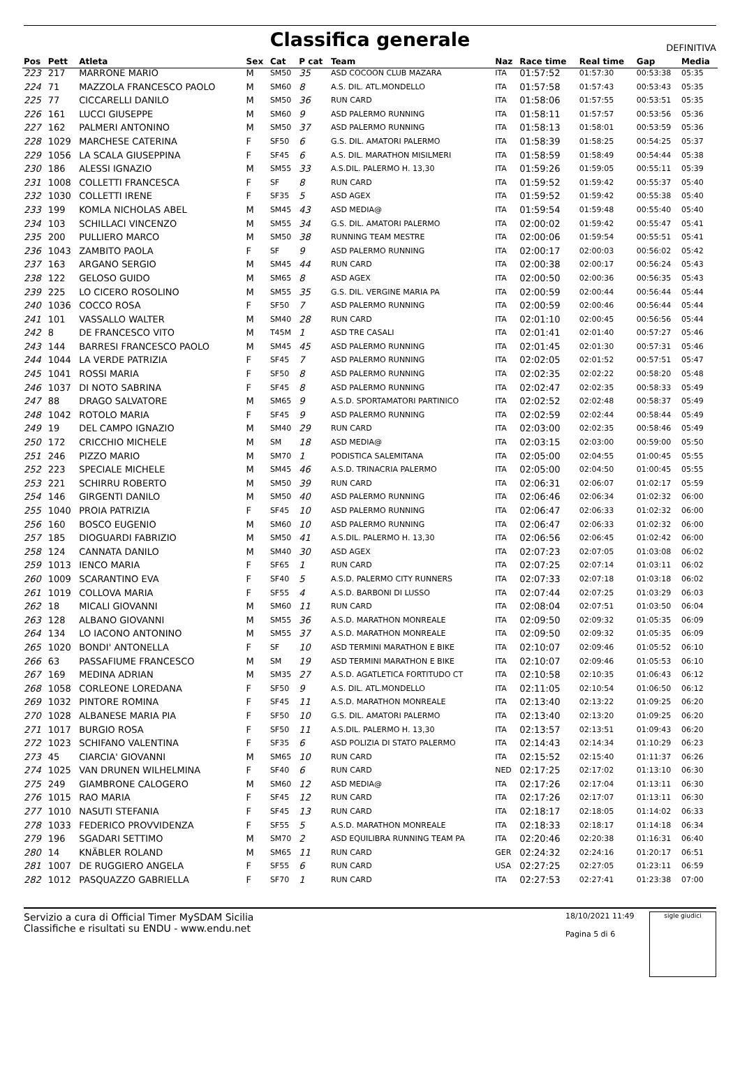Classifica generale
DEFINITIVA
| Pos | Pett | Atleta | Sex | Cat | P cat | Team | Naz | Race time | Real time | Gap | Media |
| --- | --- | --- | --- | --- | --- | --- | --- | --- | --- | --- | --- |
| 223 | 217 | MARRONE MARIO | M | SM50 | 35 | ASD COCOON CLUB MAZARA | ITA | 01:57:52 | 01:57:30 | 00:53:38 | 05:35 |
| 224 | 71 | MAZZOLA FRANCESCO PAOLO | M | SM60 | 8 | A.S. DIL. ATL.MONDELLO | ITA | 01:57:58 | 01:57:43 | 00:53:43 | 05:35 |
| 225 | 77 | CICCARELLI DANILO | M | SM50 | 36 | RUN CARD | ITA | 01:58:06 | 01:57:55 | 00:53:51 | 05:35 |
| 226 | 161 | LUCCI GIUSEPPE | M | SM60 | 9 | ASD PALERMO RUNNING | ITA | 01:58:11 | 01:57:57 | 00:53:56 | 05:36 |
| 227 | 162 | PALMERI ANTONINO | M | SM50 | 37 | ASD PALERMO RUNNING | ITA | 01:58:13 | 01:58:01 | 00:53:59 | 05:36 |
| 228 | 1029 | MARCHESE CATERINA | F | SF50 | 6 | G.S. DIL. AMATORI PALERMO | ITA | 01:58:39 | 01:58:25 | 00:54:25 | 05:37 |
| 229 | 1056 | LA SCALA GIUSEPPINA | F | SF45 | 6 | A.S. DIL. MARATHON MISILMERI | ITA | 01:58:59 | 01:58:49 | 00:54:44 | 05:38 |
| 230 | 186 | ALESSI IGNAZIO | M | SM55 | 33 | A.S.DIL. PALERMO H. 13,30 | ITA | 01:59:26 | 01:59:05 | 00:55:11 | 05:39 |
| 231 | 1008 | COLLETTI FRANCESCA | F | SF | 8 | RUN CARD | ITA | 01:59:52 | 01:59:42 | 00:55:37 | 05:40 |
| 232 | 1030 | COLLETTI IRENE | F | SF35 | 5 | ASD AGEX | ITA | 01:59:52 | 01:59:42 | 00:55:38 | 05:40 |
| 233 | 199 | KOMLA NICHOLAS ABEL | M | SM45 | 43 | ASD MEDIA@ | ITA | 01:59:54 | 01:59:48 | 00:55:40 | 05:40 |
| 234 | 103 | SCHILLACI VINCENZO | M | SM55 | 34 | G.S. DIL. AMATORI PALERMO | ITA | 02:00:02 | 01:59:42 | 00:55:47 | 05:41 |
| 235 | 200 | PULLIERO MARCO | M | SM50 | 38 | RUNNING TEAM MESTRE | ITA | 02:00:06 | 01:59:54 | 00:55:51 | 05:41 |
| 236 | 1043 | ZAMBITO PAOLA | F | SF | 9 | ASD PALERMO RUNNING | ITA | 02:00:17 | 02:00:03 | 00:56:02 | 05:42 |
| 237 | 163 | ARGANO SERGIO | M | SM45 | 44 | RUN CARD | ITA | 02:00:38 | 02:00:17 | 00:56:24 | 05:43 |
| 238 | 122 | GELOSO GUIDO | M | SM65 | 8 | ASD AGEX | ITA | 02:00:50 | 02:00:36 | 00:56:35 | 05:43 |
| 239 | 225 | LO CICERO ROSOLINO | M | SM55 | 35 | G.S. DIL. VERGINE MARIA PA | ITA | 02:00:59 | 02:00:44 | 00:56:44 | 05:44 |
| 240 | 1036 | COCCO ROSA | F | SF50 | 7 | ASD PALERMO RUNNING | ITA | 02:00:59 | 02:00:46 | 00:56:44 | 05:44 |
| 241 | 101 | VASSALLO WALTER | M | SM40 | 28 | RUN CARD | ITA | 02:01:10 | 02:00:45 | 00:56:56 | 05:44 |
| 242 | 8 | DE FRANCESCO VITO | M | T45M | 1 | ASD TRE CASALI | ITA | 02:01:41 | 02:01:40 | 00:57:27 | 05:46 |
| 243 | 144 | BARRESI FRANCESCO PAOLO | M | SM45 | 45 | ASD PALERMO RUNNING | ITA | 02:01:45 | 02:01:30 | 00:57:31 | 05:46 |
| 244 | 1044 | LA VERDE PATRIZIA | F | SF45 | 7 | ASD PALERMO RUNNING | ITA | 02:02:05 | 02:01:52 | 00:57:51 | 05:47 |
| 245 | 1041 | ROSSI MARIA | F | SF50 | 8 | ASD PALERMO RUNNING | ITA | 02:02:35 | 02:02:22 | 00:58:20 | 05:48 |
| 246 | 1037 | DI NOTO SABRINA | F | SF45 | 8 | ASD PALERMO RUNNING | ITA | 02:02:47 | 02:02:35 | 00:58:33 | 05:49 |
| 247 | 88 | DRAGO SALVATORE | M | SM65 | 9 | A.S.D. SPORTAMATORI PARTINICO | ITA | 02:02:52 | 02:02:48 | 00:58:37 | 05:49 |
| 248 | 1042 | ROTOLO MARIA | F | SF45 | 9 | ASD PALERMO RUNNING | ITA | 02:02:59 | 02:02:44 | 00:58:44 | 05:49 |
| 249 | 19 | DEL CAMPO IGNAZIO | M | SM40 | 29 | RUN CARD | ITA | 02:03:00 | 02:02:35 | 00:58:46 | 05:49 |
| 250 | 172 | CRICCHIO MICHELE | M | SM | 18 | ASD MEDIA@ | ITA | 02:03:15 | 02:03:00 | 00:59:00 | 05:50 |
| 251 | 246 | PIZZO MARIO | M | SM70 | 1 | PODISTICA SALEMITANA | ITA | 02:05:00 | 02:04:55 | 01:00:45 | 05:55 |
| 252 | 223 | SPECIALE MICHELE | M | SM45 | 46 | A.S.D. TRINACRIA PALERMO | ITA | 02:05:00 | 02:04:50 | 01:00:45 | 05:55 |
| 253 | 221 | SCHIRRU ROBERTO | M | SM50 | 39 | RUN CARD | ITA | 02:06:31 | 02:06:07 | 01:02:17 | 05:59 |
| 254 | 146 | GIRGENTI DANILO | M | SM50 | 40 | ASD PALERMO RUNNING | ITA | 02:06:46 | 02:06:34 | 01:02:32 | 06:00 |
| 255 | 1040 | PROIA PATRIZIA | F | SF45 | 10 | ASD PALERMO RUNNING | ITA | 02:06:47 | 02:06:33 | 01:02:32 | 06:00 |
| 256 | 160 | BOSCO EUGENIO | M | SM60 | 10 | ASD PALERMO RUNNING | ITA | 02:06:47 | 02:06:33 | 01:02:32 | 06:00 |
| 257 | 185 | DIOGUARDI FABRIZIO | M | SM50 | 41 | A.S.DIL. PALERMO H. 13,30 | ITA | 02:06:56 | 02:06:45 | 01:02:42 | 06:00 |
| 258 | 124 | CANNATA DANILO | M | SM40 | 30 | ASD AGEX | ITA | 02:07:23 | 02:07:05 | 01:03:08 | 06:02 |
| 259 | 1013 | IENCO MARIA | F | SF65 | 1 | RUN CARD | ITA | 02:07:25 | 02:07:14 | 01:03:11 | 06:02 |
| 260 | 1009 | SCARANTINO EVA | F | SF40 | 5 | A.S.D. PALERMO CITY RUNNERS | ITA | 02:07:33 | 02:07:18 | 01:03:18 | 06:02 |
| 261 | 1019 | COLLOVA MARIA | F | SF55 | 4 | A.S.D. BARBONI DI LUSSO | ITA | 02:07:44 | 02:07:25 | 01:03:29 | 06:03 |
| 262 | 18 | MICALI GIOVANNI | M | SM60 | 11 | RUN CARD | ITA | 02:08:04 | 02:07:51 | 01:03:50 | 06:04 |
| 263 | 128 | ALBANO GIOVANNI | M | SM55 | 36 | A.S.D. MARATHON MONREALE | ITA | 02:09:50 | 02:09:32 | 01:05:35 | 06:09 |
| 264 | 134 | LO IACONO ANTONINO | M | SM55 | 37 | A.S.D. MARATHON MONREALE | ITA | 02:09:50 | 02:09:32 | 01:05:35 | 06:09 |
| 265 | 1020 | BONDI' ANTONELLA | F | SF | 10 | ASD TERMINI MARATHON E BIKE | ITA | 02:10:07 | 02:09:46 | 01:05:52 | 06:10 |
| 266 | 63 | PASSAFIUME FRANCESCO | M | SM | 19 | ASD TERMINI MARATHON E BIKE | ITA | 02:10:07 | 02:09:46 | 01:05:53 | 06:10 |
| 267 | 169 | MEDINA ADRIAN | M | SM35 | 27 | A.S.D. AGATLETICA FORTITUDO CT | ITA | 02:10:58 | 02:10:35 | 01:06:43 | 06:12 |
| 268 | 1058 | CORLEONE LOREDANA | F | SF50 | 9 | A.S. DIL. ATL.MONDELLO | ITA | 02:11:05 | 02:10:54 | 01:06:50 | 06:12 |
| 269 | 1032 | PINTORE ROMINA | F | SF45 | 11 | A.S.D. MARATHON MONREALE | ITA | 02:13:40 | 02:13:22 | 01:09:25 | 06:20 |
| 270 | 1028 | ALBANESE MARIA PIA | F | SF50 | 10 | G.S. DIL. AMATORI PALERMO | ITA | 02:13:40 | 02:13:20 | 01:09:25 | 06:20 |
| 271 | 1017 | BURGIO ROSA | F | SF50 | 11 | A.S.DIL. PALERMO H. 13,30 | ITA | 02:13:57 | 02:13:51 | 01:09:43 | 06:20 |
| 272 | 1023 | SCHIFANO VALENTINA | F | SF35 | 6 | ASD POLIZIA DI STATO PALERMO | ITA | 02:14:43 | 02:14:34 | 01:10:29 | 06:23 |
| 273 | 45 | CIARCIA' GIOVANNI | M | SM65 | 10 | RUN CARD | ITA | 02:15:52 | 02:15:40 | 01:11:37 | 06:26 |
| 274 | 1025 | VAN DRUNEN WILHELMINA | F | SF40 | 6 | RUN CARD | NED | 02:17:25 | 02:17:02 | 01:13:10 | 06:30 |
| 275 | 249 | GIAMBRONE CALOGERO | M | SM60 | 12 | ASD MEDIA@ | ITA | 02:17:26 | 02:17:04 | 01:13:11 | 06:30 |
| 276 | 1015 | RAO MARIA | F | SF45 | 12 | RUN CARD | ITA | 02:17:26 | 02:17:07 | 01:13:11 | 06:30 |
| 277 | 1010 | NASUTI STEFANIA | F | SF45 | 13 | RUN CARD | ITA | 02:18:17 | 02:18:05 | 01:14:02 | 06:33 |
| 278 | 1033 | FEDERICO PROVVIDENZA | F | SF55 | 5 | A.S.D. MARATHON MONREALE | ITA | 02:18:33 | 02:18:17 | 01:14:18 | 06:34 |
| 279 | 196 | SGADARI SETTIMO | M | SM70 | 2 | ASD EQUILIBRA RUNNING TEAM PA | ITA | 02:20:46 | 02:20:38 | 01:16:31 | 06:40 |
| 280 | 14 | KNÄBLER ROLAND | M | SM65 | 11 | RUN CARD | GER | 02:24:32 | 02:24:16 | 01:20:17 | 06:51 |
| 281 | 1007 | DE RUGGIERO ANGELA | F | SF55 | 6 | RUN CARD | USA | 02:27:25 | 02:27:05 | 01:23:11 | 06:59 |
| 282 | 1012 | PASQUAZZO GABRIELLA | F | SF70 | 1 | RUN CARD | ITA | 02:27:53 | 02:27:41 | 01:23:38 | 07:00 |
Servizio a cura di Official Timer MySDAM Sicilia
Classifiche e risultati su ENDU - www.endu.net
18/10/2021 11:49
Pagina 5 di 6
sigle giudici